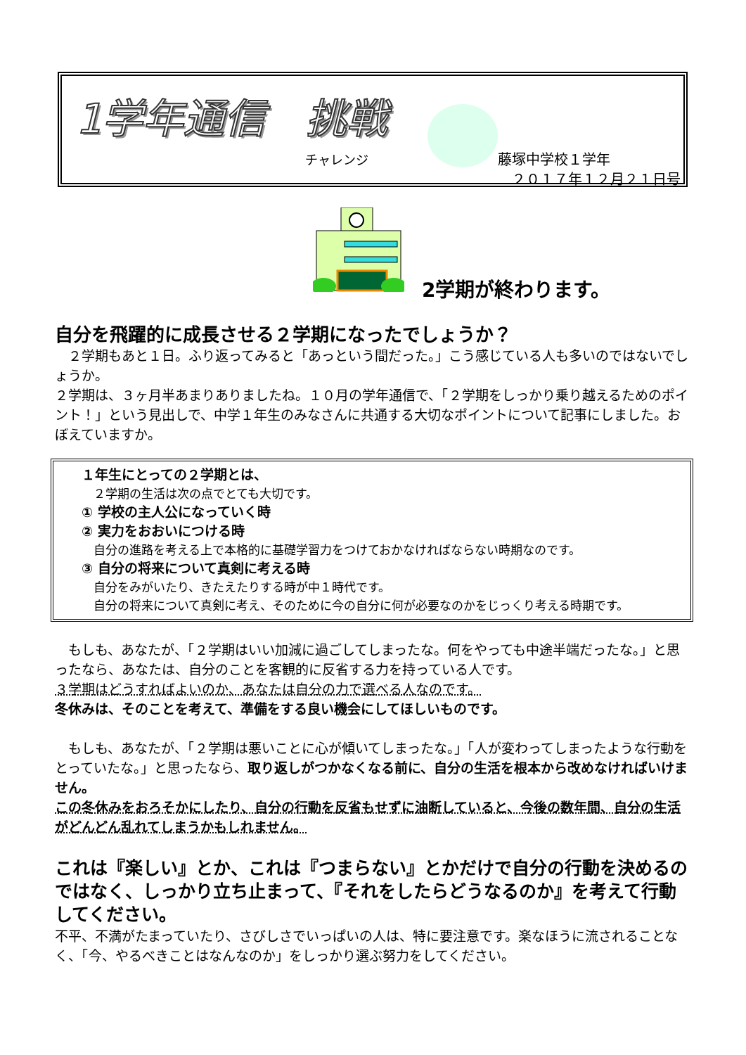1学年通信　挑戦
チャレンジ
藤塚中学校１学年
　２０１７年１２月２１日号
2学期が終わります。
自分を飛躍的に成長させる２学期になったでしょうか？
　２学期もあと１日。ふり返ってみると「あっという間だった。」こう感じている人も多いのではないでしょうか。
２学期は、３ヶ月半あまりありましたね。１０月の学年通信で、「２学期をしっかり乗り越えるためのポイント！」という見出しで、中学１年生のみなさんに共通する大切なポイントについて記事にしました。おぼえていますか。
１年生にとっての２学期とは、
　２学期の生活は次の点でとても大切です。
① 学校の主人公になっていく時
② 実力をおおいにつける時
　自分の進路を考える上で本格的に基礎学習力をつけておかなければならない時期なのです。
③ 自分の将来について真剣に考える時
　自分をみがいたり、きたえたりする時が中１時代です。
　自分の将来について真剣に考え、そのために今の自分に何が必要なのかをじっくり考える時期です。
　もしも、あなたが、「２学期はいい加減に過ごしてしまったな。何をやっても中途半端だったな。」と思ったなら、あなたは、自分のことを客観的に反省する力を持っている人です。
３学期はどうすればよいのか、あなたは自分の力で選べる人なのです。
冬休みは、そのことを考えて、準備をする良い機会にしてほしいものです。
　もしも、あなたが、「２学期は悪いことに心が傾いてしまったな。」「人が変わってしまったような行動をとっていたな。」と思ったなら、取り返しがつかなくなる前に、自分の生活を根本から改めなければいけません。
この冬休みをおろそかにしたり、自分の行動を反省もせずに油断していると、今後の数年間、自分の生活がどんどん乱れてしまうかもしれません。
これは『楽しい』とか、これは『つまらない』とかだけで自分の行動を決めるのではなく、しっかり立ち止まって、『それをしたらどうなるのか』を考えて行動してください。
不平、不満がたまっていたり、さびしさでいっぱいの人は、特に要注意です。楽なほうに流されることなく、「今、やるべきことはなんなのか」をしっかり選ぶ努力をしてください。